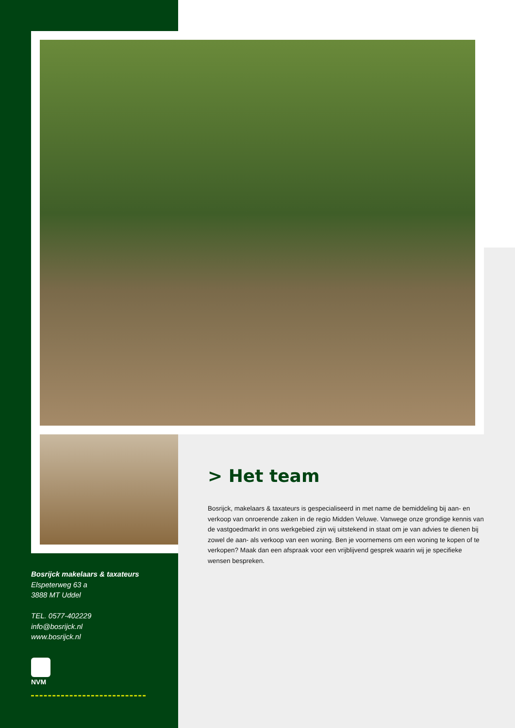> Het team
Bosrijck, makelaars & taxateurs is gespecialiseerd in met name de bemiddeling bij aan- en verkoop van onroerende zaken in de regio Midden Veluwe. Vanwege onze grondige kennis van de vastgoedmarkt in ons werkgebied zijn wij uitstekend in staat om je van advies te dienen bij zowel de aan- als verkoop van een woning. Ben je voornemens om een woning te kopen of te verkopen? Maak dan een afspraak voor een vrijblijvend gesprek waarin wij je specifieke wensen bespreken.
Bosrijck makelaars & taxateurs
Elspeterweg 63 a
3888 MT Uddel
TEL. 0577-402229
info@bosrijck.nl
www.bosrijck.nl
NVM